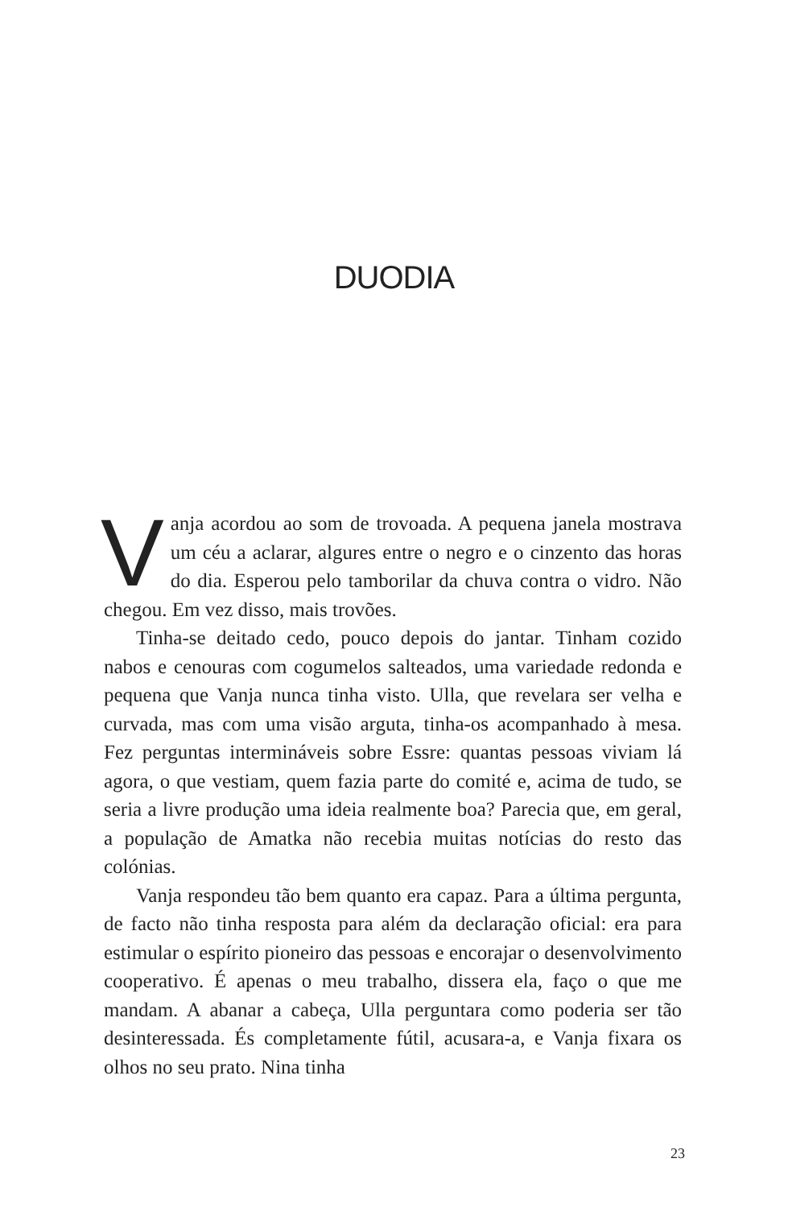DUODIA
Vanja acordou ao som de trovoada. A pequena janela mostrava um céu a aclarar, algures entre o negro e o cinzento das horas do dia. Esperou pelo tamborilar da chuva contra o vidro. Não chegou. Em vez disso, mais trovões.
Tinha-se deitado cedo, pouco depois do jantar. Tinham cozido nabos e cenouras com cogumelos salteados, uma variedade redonda e pequena que Vanja nunca tinha visto. Ulla, que revelara ser velha e curvada, mas com uma visão arguta, tinha-os acompanhado à mesa. Fez perguntas intermináveis sobre Essre: quantas pessoas viviam lá agora, o que vestiam, quem fazia parte do comité e, acima de tudo, se seria a livre produção uma ideia realmente boa? Parecia que, em geral, a população de Amatka não recebia muitas notícias do resto das colónias.
Vanja respondeu tão bem quanto era capaz. Para a última pergunta, de facto não tinha resposta para além da declaração oficial: era para estimular o espírito pioneiro das pessoas e encorajar o desenvolvimento cooperativo. É apenas o meu trabalho, dissera ela, faço o que me mandam. A abanar a cabeça, Ulla perguntara como poderia ser tão desinteressada. És completamente fútil, acusara-a, e Vanja fixara os olhos no seu prato. Nina tinha
23